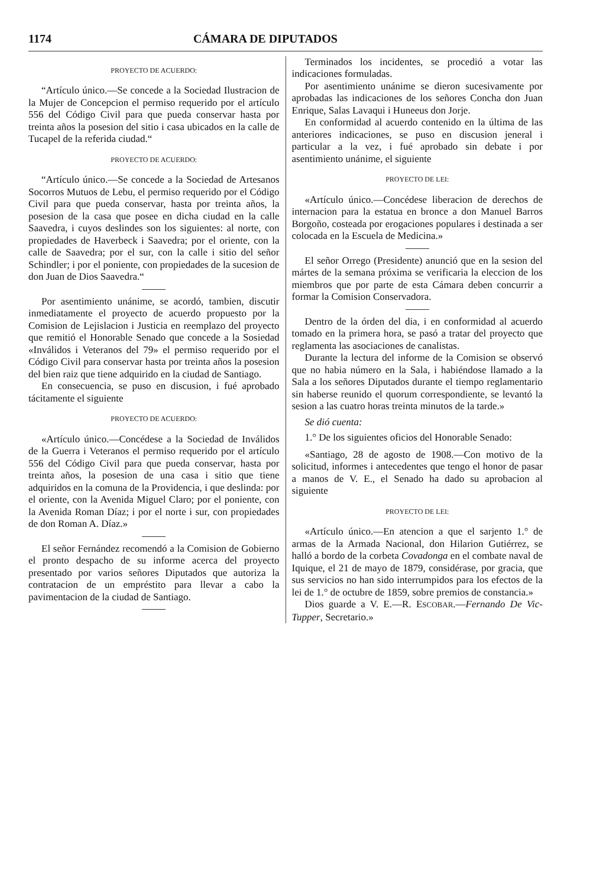1174 CÁMARA DE DIPUTADOS
PROYECTO DE ACUERDO:
“Artículo único.—Se concede a la Sociedad Ilustracion de la Mujer de Concepcion el permiso requerido por el artículo 556 del Código Civil para que pueda conservar hasta por treinta años la posesion del sitio i casa ubicados en la calle de Tucapel de la referida ciudad.“
PROYECTO DE ACUERDO:
“Artículo único.—Se concede a la Sociedad de Artesanos Socorros Mutuos de Lebu, el permiso requerido por el Código Civil para que pueda conservar, hasta por treinta años, la posesion de la casa que posee en dicha ciudad en la calle Saavedra, i cuyos deslindes son los siguientes: al norte, con propiedades de Haverbeck i Saavedra; por el oriente, con la calle de Saavedra; por el sur, con la calle i sitio del señor Schindler; i por el poniente, con propiedades de la sucesion de don Juan de Dios Saavedra.“
Por asentimiento unánime, se acordó, tambien, discutir inmediatamente el proyecto de acuerdo propuesto por la Comision de Lejislacion i Justicia en reemplazo del proyecto que remitió el Honorable Senado que concede a la Sosiedad «Inválidos i Veteranos del 79» el permiso requerido por el Código Civil para conservar hasta por treinta años la posesion del bien raiz que tiene adquirido en la ciudad de Santiago.
En consecuencia, se puso en discusion, i fué aprobado tácitamente el siguiente
PROYECTO DE ACUERDO:
«Artículo único.—Concédese a la Sociedad de Inválidos de la Guerra i Veteranos el permiso requerido por el artículo 556 del Código Civil para que pueda conservar, hasta por treinta años, la posesion de una casa i sitio que tiene adquiridos en la comuna de la Providencia, i que deslinda: por el oriente, con la Avenida Miguel Claro; por el poniente, con la Avenida Roman Díaz; i por el norte i sur, con propiedades de don Roman A. Díaz.»
El señor Fernández recomendó a la Comision de Gobierno el pronto despacho de su informe acerca del proyecto presentado por varios señores Diputados que autoriza la contratacion de un empréstito para llevar a cabo la pavimentacion de la ciudad de Santiago.
Terminados los incidentes, se procedió a votar las indicaciones formuladas.
Por asentimiento unánime se dieron sucesivamente por aprobadas las indicaciones de los señores Concha don Juan Enrique, Salas Lavaqui i Huneeus don Jorje.
En conformidad al acuerdo contenido en la última de las anteriores indicaciones, se puso en discusion jeneral i particular a la vez, i fué aprobado sin debate i por asentimiento unánime, el siguiente
PROYECTO DE LEI:
«Artículo único.—Concédese liberacion de derechos de internacion para la estatua en bronce a don Manuel Barros Borgoño, costeada por erogaciones populares i destinada a ser colocada en la Escuela de Medicina.»
El señor Orrego (Presidente) anunció que en la sesion del mártes de la semana próxima se verificaria la eleccion de los miembros que por parte de esta Cámara deben concurrir a formar la Comision Conservadora.
Dentro de la órden del dia, i en conformidad al acuerdo tomado en la primera hora, se pasó a tratar del proyecto que reglamenta las asociaciones de canalistas.
Durante la lectura del informe de la Comision se observó que no habia número en la Sala, i habiéndose llamado a la Sala a los señores Diputados durante el tiempo reglamentario sin haberse reunido el quorum correspondiente, se levantó la sesion a las cuatro horas treinta minutos de la tarde.»
Se dió cuenta:
1.° De los siguientes oficios del Honorable Senado:
«Santiago, 28 de agosto de 1908.—Con motivo de la solicitud, informes i antecedentes que tengo el honor de pasar a manos de V. E., el Senado ha dado su aprobacion al siguiente
PROYECTO DE LEI:
«Artículo único.—En atencion a que el sarjento 1.° de armas de la Armada Nacional, don Hilarion Gutiérrez, se halló a bordo de la corbeta Covadonga en el combate naval de Iquique, el 21 de mayo de 1879, considérase, por gracia, que sus servicios no han sido interrumpidos para los efectos de la lei de 1.° de octubre de 1859, sobre premios de constancia.»
Dios guarde a V. E.—R. ESCOBAR.—Fernando De Vic-Tupper, Secretario.»